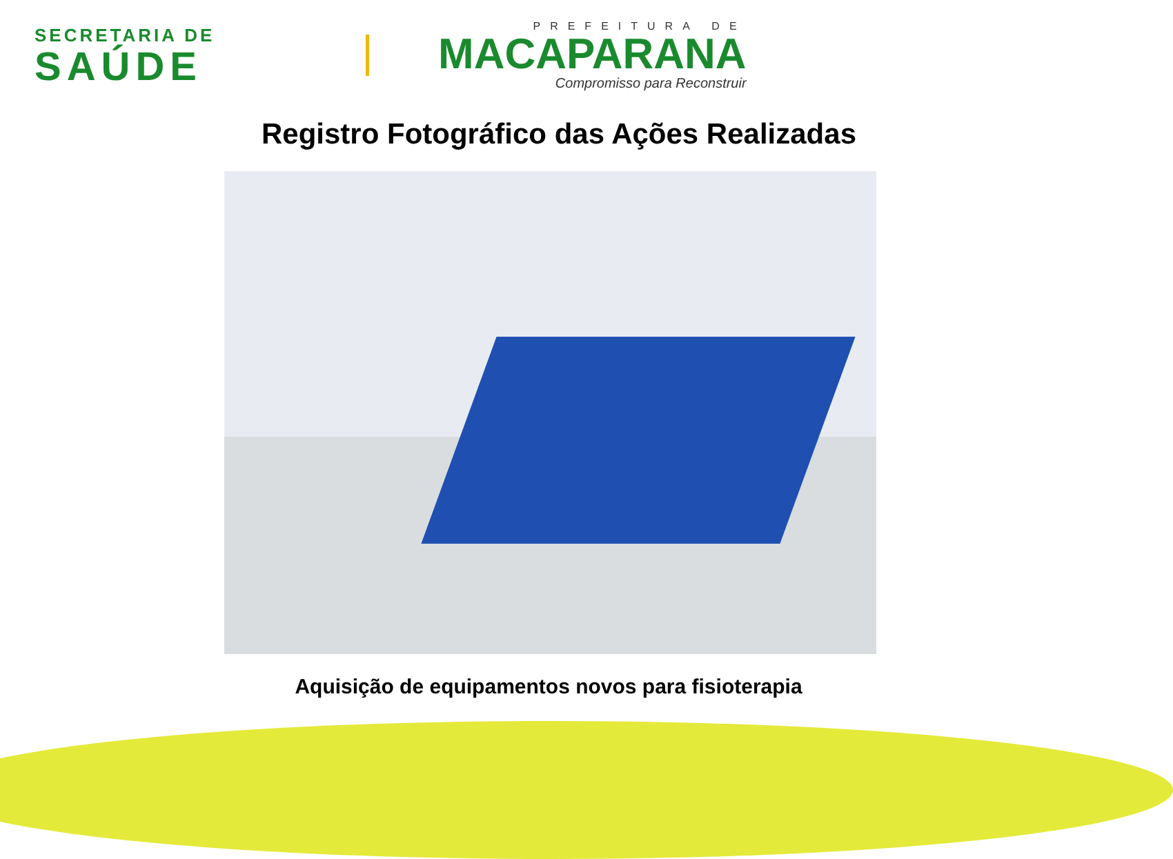SECRETARIA DE
SAÚDE
PREFEITURA DE
MACAPARANA
Compromisso para Reconstruir
Registro Fotográfico das Ações Realizadas
Aquisição de equipamentos novos para fisioterapia